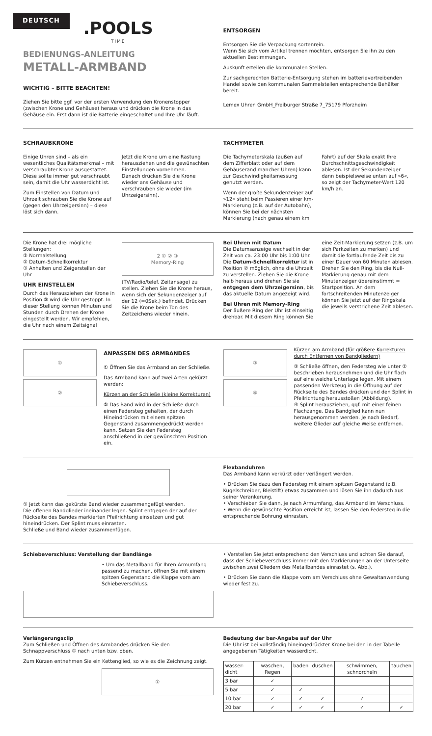DEUTSCH
.POOLS
TIME
BEDIENUNGS-ANLEITUNG
METALL-ARMBAND
WICHTIG – BITTE BEACHTEN!
Ziehen Sie bitte ggf. vor der ersten Verwendung den Kronenstopper (zwischen Krone und Gehäuse) heraus und drücken die Krone in das Gehäuse ein. Erst dann ist die Batterie eingeschaltet und Ihre Uhr läuft.
ENTSORGEN
Entsorgen Sie die Verpackung sortenrein.
Wenn Sie sich vom Artikel trennen möchten, entsorgen Sie ihn zu den aktuellen Bestimmungen.
Auskunft erteilen die kommunalen Stellen.
Zur sachgerechten Batterie-Entsorgung stehen im batterievertreibenden Handel sowie den kommunalen Sammelstellen entsprechende Behälter bereit.
Lemex Uhren GmbH_Freiburger Straße 7_75179 Pforzheim
SCHRAUBKRONE
Einige Uhren sind – als ein wesentliches Qualitätsmerkmal – mit verschraubter Krone ausgestattet. Diese sollte immer gut verschraubt sein, damit die Uhr wasserdicht ist.
Zum Einstellen von Datum und Uhrzeit schrauben Sie die Krone auf (gegen den Uhrzeigersinn) – diese löst sich dann.
Jetzt die Krone um eine Rastung herausziehen und die gewünschten Einstellungen vornehmen.
Danach drücken Sie die Krone wieder ans Gehäuse und verschrauben sie wieder (im Uhrzeigersinn).
TACHYMETER
Die Tachymeterskala (außen auf dem Zifferblatt oder auf dem Gehäuserand mancher Uhren) kann zur Geschwindigkeitsmessung genutzt werden.
Wenn der große Sekundenzeiger auf »12« steht beim Passieren einer km-Markierung (z.B. auf der Autobahn), können Sie bei der nächsten Markierung (nach genau einem km
Fahrt) auf der Skala exakt Ihre Durchschnittsgeschwindigkeit ablesen. Ist der Sekundenzeiger dann beispielsweise unten auf »6«, so zeigt der Tachymeter-Wert 120 km/h an.
Die Krone hat drei mögliche Stellungen:
① Normalstellung
② Datum-Schnellkorrektur
③ Anhalten und Zeigerstellen der Uhr
UHR EINSTELLEN
Durch das Herausziehen der Krone in Position ③ wird die Uhr gestoppt. In dieser Stellung können Minuten und Stunden durch Drehen der Krone eingestellt werden. Wir empfehlen, die Uhr nach einem Zeitsignal
2 ① ② ③
Memory-Ring
(TV/Radio/telef. Zeitansage) zu stellen. Ziehen Sie die Krone heraus, wenn sich der Sekundenzeiger auf der 12 (=0Sek.) befindet. Drücken Sie die Krone beim Ton des Zeitzeichens wieder hinein.
Bei Uhren mit Datum
Die Datumsanzeige wechselt in der Zeit von ca. 23:00 Uhr bis 1:00 Uhr. Die Datum-Schnellkorrektur ist in Position ② möglich, ohne die Uhrzeit zu verstellen. Ziehen Sie die Krone halb heraus und drehen Sie sie entgegen dem Uhrzeigersinn, bis das aktuelle Datum angezeigt wird.
Bei Uhren mit Memory-Ring
Der äußere Ring der Uhr ist einseitig drehbar. Mit diesem Ring können Sie
eine Zeit-Markierung setzen (z.B. um sich Parkzeiten zu merken) und damit die fortlaufende Zeit bis zu einer Dauer von 60 Minuten ablesen. Drehen Sie den Ring, bis die Null-Markierung genau mit dem Minutenzeiger übereinstimmt = Startposition. An dem fortschreitenden Minutenzeiger können Sie jetzt auf der Ringskala die jeweils verstrichene Zeit ablesen.
①
②
ANPASSEN DES ARMBANDES
① Öffnen Sie das Armband an der Schließe.
Das Armband kann auf zwei Arten gekürzt werden:
Kürzen an der Schließe (kleine Korrekturen)
② Das Band wird in der Schließe durch einen Federsteg gehalten, der durch Hineindrücken mit einem spitzen Gegenstand zusammengedrückt werden kann. Setzen Sie den Federsteg anschließend in der gewünschten Position ein.
③
④
Kürzen am Armband (für größere Korrekturen durch Entfernen von Bandgliedern)
③ Schließe öffnen, den Federsteg wie unter ② beschrieben herausnehmen und die Uhr flach auf eine weiche Unterlage legen. Mit einem passenden Werkzeug in die Öffnung auf der Rückseite des Bandes drücken und den Splint in Pfeilrichtung herausstoßen (Abbildung).
④ Splint herausziehen, ggf. mit einer feinen Flachzange. Das Bandglied kann nun herausgenommen werden. Je nach Bedarf, weitere Glieder auf gleiche Weise entfernen.
⑤ Jetzt kann das gekürzte Band wieder zusammengefügt werden.
Die offenen Bandglieder ineinander legen. Splint entgegen der auf der Rückseite des Bandes markierten Pfeilrichtung einsetzen und gut hineindrücken. Der Splint muss einrasten.
Schließe und Band wieder zusammenfügen.
Flexbanduhren
Das Armband kann verkürzt oder verlängert werden.
• Drücken Sie dazu den Federsteg mit einem spitzen Gegenstand (z.B. Kugelschreiber, Bleistift) etwas zusammen und lösen Sie ihn dadurch aus seiner Verankerung.
• Verschieben Sie dann, je nach Armumfang, das Armband im Verschluss.
• Wenn die gewünschte Position erreicht ist, lassen Sie den Federsteg in die entsprechende Bohrung einrasten.
Schiebeverschluss: Verstellung der Bandlänge
• Um das Metallband für Ihren Armumfang passend zu machen, öffnen Sie mit einem spitzen Gegenstand die Klappe vorn am Schiebeverschluss.
• Verstellen Sie jetzt entsprechend den Verschluss und achten Sie darauf, dass der Schiebeverschluss immer mit den Markierungen an der Unterseite zwischen zwei Gliedern des Metallbandes einrastet (s. Abb.).
• Drücken Sie dann die Klappe vorn am Verschluss ohne Gewaltanwendung wieder fest zu.
Verlängerungsclip
Zum Schließen und Öffnen des Armbandes drücken Sie den Schnappverschluss ① nach unten bzw. oben.
Zum Kürzen entnehmen Sie ein Kettenglied, so wie es die Zeichnung zeigt.
①
Bedeutung der bar-Angabe auf der Uhr
Die Uhr ist bei vollständig hineingedrückter Krone bei den in der Tabelle angegebenen Tätigkeiten wasserdicht.
| wasser-dicht | waschen, Regen | baden | duschen | schwimmen, schnorcheln | tauchen |
| --- | --- | --- | --- | --- | --- |
| 3 bar | ✓ | | | | |
| 5 bar | ✓ | ✓ | | | |
| 10 bar | ✓ | ✓ | ✓ | ✓ | |
| 20 bar | ✓ | ✓ | ✓ | ✓ | ✓ |